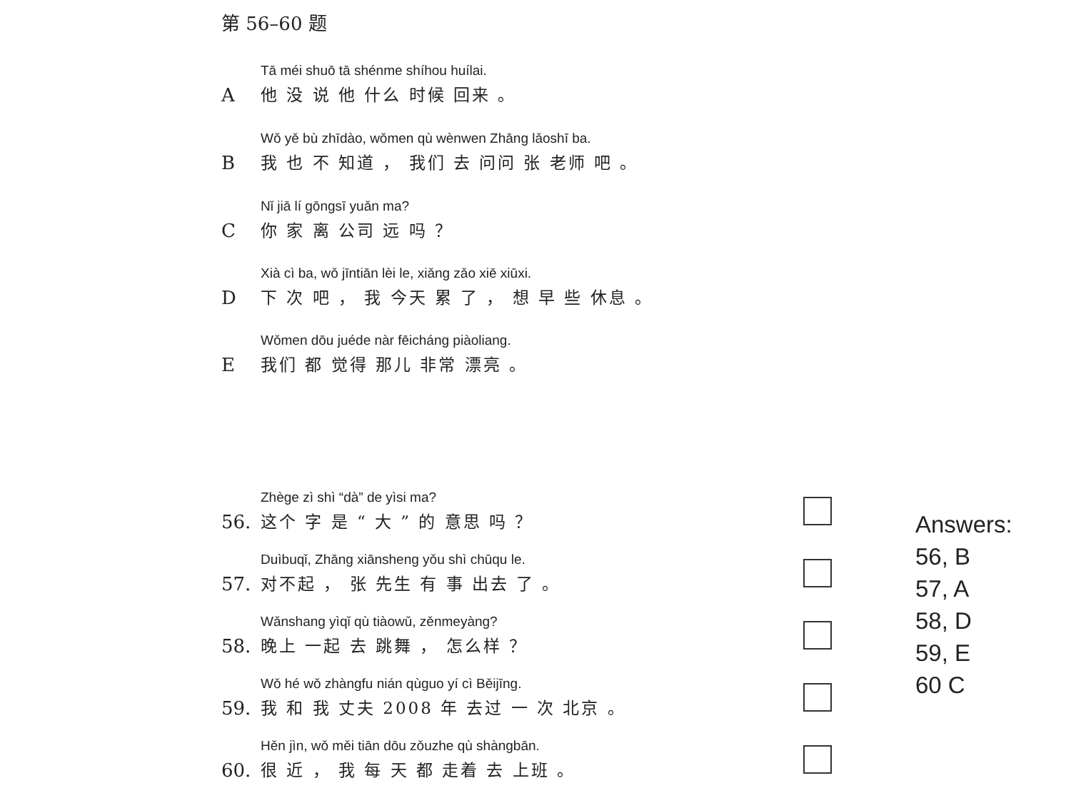第 56–60 题
A
Tā méi shuō tā shénme shíhou huílai.
他 没 说 他 什么 时候 回来 。
B
Wǒ yě bù zhīdào, wǒmen qù wènwen Zhāng lǎoshī ba.
我 也 不 知道 ， 我们 去 问问 张 老师 吧 。
C
Nǐ jiā lí gōngsī yuǎn ma?
你 家 离 公司 远 吗 ？
D
Xià cì ba, wǒ jīntiān lèi le, xiǎng zǎo xiē xiūxi.
下 次 吧 ， 我 今天 累 了 ， 想 早 些 休息 。
E
Wǒmen dōu juéde nàr fēicháng piàoliang.
我们 都 觉得 那儿 非常 漂亮 。
56.
Zhège zì shì “dà” de yìsi ma?
这个 字 是 “ 大 ” 的 意思 吗 ？
57.
Duìbuqǐ, Zhāng xiānsheng yǒu shì chūqu le.
对不起 ， 张 先生 有 事 出去 了 。
58.
Wǎnshang yìqǐ qù tiàowǔ, zěnmeyàng?
晚上 一起 去 跳舞 ， 怎么样 ？
59.
Wǒ hé wǒ zhàngfu nián qùguo yí cì Běijīng.
我 和 我 丈夫 2008 年 去过 一 次 北京 。
60.
Hěn jìn, wǒ měi tiān dōu zǒuzhe qù shàngbān.
很 近 ， 我 每 天 都 走着 去 上班 。
Answers:
56, B
57, A
58, D
59, E
60 C